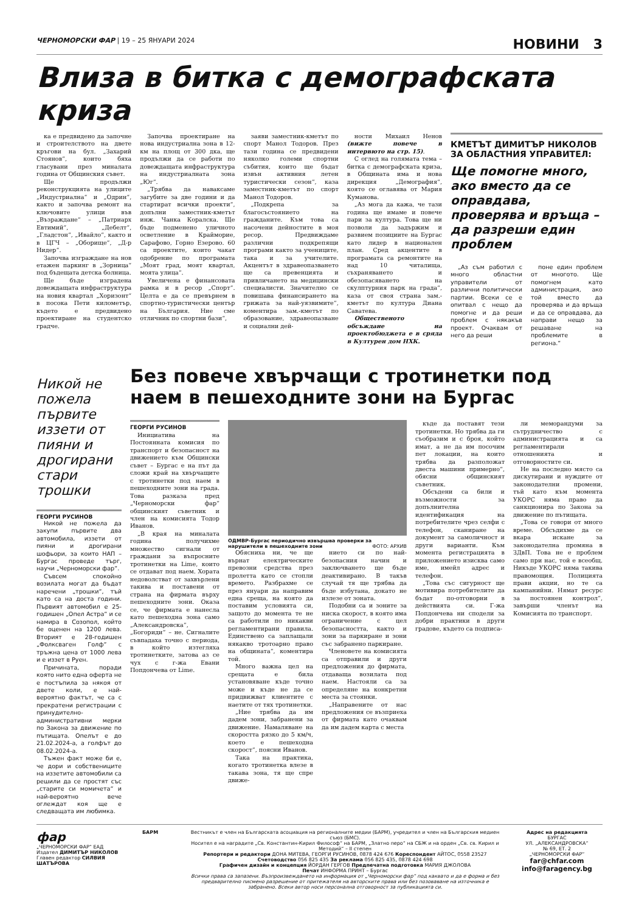ЧЕРНОМОРСКИ ФАР | 19 – 25 ЯНУАРИ 2024 НОВИНИ 3
Влиза в битка с демографската криза
ка е предвидено да започне и строителството на двете кръгови на бул. „Захарий Стоянов“, които бяха гласувани през миналата година от Общинския съвет.
Ще продължи реконструкцията на улиците „Индустриална“ и „Одрин“, както и започва ремонт на ключовите улици във „Възраждане“ – „Патриарх Евтимий“, „Дебелт“, „Гладстон“, „Ивайло“, както и в ЦГЧ – „Оборище“, „Д-р Нидер“.
Започва изграждане на нов етажен паркинг в „Зорница“ под бъдещата детска болница.
Ще бъде изградена довеждащата инфраструктура на новия квартал „Хоризонт“ в посока Пети километър, където е предвидено проектиране на студентско градче.
Започва проектиране на нова индустриална зона в 12-км на площ от 300 дка, ще продължи да се работи по довеждащата инфраструктура на индустриалната зона „Юг“.
„Трябва да наваксаме загубите за две години и да стартират всички проекти“, допълни заместник-кметът инж. Чанка Коралска. Ще бъде подменено уличното осветление в Крайморие, Сарафово, Горно Езерово. 60 са проектите, които чакат одобрение по програмата „Моят град, моят квартал, моята улица“.
Увеличена е финансовата рамка и в ресор „Спорт“. Целта е да се превърнем в спортно-туристически център на България. Ние сме отличник по спортни бази“,
заяви заместник-кметът по спорт Манол Тодоров. През тази година се предвидени няколко големи спортни събития, които ще бъдат извън активния летен туристически сезон“, каза заместник-кметът по спорт Манол Тодоров.
„Подкрепа за благосъстоянието на гражданите. Към това са насочени дейностите в моя ресор. Предвиждаме различни подкрепящи програми както за учениците, така и за учителите. Акцентът в здравеопазването ще са превенцията и привличането на медицински специалисти. Значително се повишава финансирането на грижата за най-уязвимите“, коментира зам.-кметът по образование, здравеопазване и социални дей-
ности Михаил Ненов (вижте повече в интервюто на стр. 15).
С оглед на голямата тема – битка с демографската криза, в Общината има и нова дирекция „Демография“, която се оглавява от Мария Куманова.
„Аз мога да кажа, че тази година ще имаме и повече пари за култура. Това ще ни позволи да задържим и развием позициите на Бургас като лидер в национален план. Сред акцентите в програмата са ремонтите на над 10 читалища, съхраняването и обезопасяването на скулптурния парк на града“, каза от своя страна зам.-кметът по култура Диана Саватева.
Общественото обсъждане на проектобюджета е в сряда в Културен дом НХК.
КМЕТЪТ ДИМИТЪР НИКОЛОВ
ЗА ОБЛАСТНИЯ УПРАВИТЕЛ:
Ще помогне много, ако вместо да се оправдава, проверява и връща – да разреши един проблем
„Аз съм работил с много областни управители от различни политически партии. Всеки се е опитвал с нещо да помогне и да реши проблем с някакъв проект. Очаквам от него да реши
поне един проблем от многото. Ще помогнем като администрация, ако той вместо да проверява и да връща и да се оправдава, да направи нещо за решаване на проблемите в региона.“
Никой не пожела първите иззети от пияни и дрогирани стари трошки
ГЕОРГИ РУСИНОВ
Никой не пожела да закупи първите два автомобила, иззети от пияни и дрогирани шофьори, за които НАП – Бургас проведе търг, научи „Черноморски фар“.
Съвсем спокойно возилата могат да бъдат наречени „трошки“, тъй като са на доста години. Първият автомобил е 25-годишен „Опел Астра“ и се намира в Созопол, който бе оценен на 1200 лева. Вторият е 28-годишен „Фолксваген Голф“ с тръжна цена от 1000 лева и е иззет в Руен.
Причината, поради която нито една оферта не е постъпила за някоя от двете коли, е най-вероятно фактът, че са с прекратени регистрации с принудително-административни мерки по Закона за движение по пътищата. Опелът е до 21.02.2024-а, а голфът до 08.02.2024-а.
Тъжен факт може би е, че дори и собствениците на иззетите автомобили са решили да се простят със „старите си момичета“ и най-вероятно вече оглеждат коя ще е следващата им любимка.
Без повече хвърчащи с тротинетки под наем в пешеходните зони на Бургас
ГЕОРГИ РУСИНОВ
Инициатива на Постоянната комисия по транспорт и безопасност на движението към Общински съвет – Бургас е на път да сложи край на хвърчащите с тротинетки под наем в пешеходните зони на града. Това разказа пред „Черноморски фар“ общинският съветник и член на комисията Тодор Иванов.
„В края на миналата година получихме множество сигнали от граждани за въпросните тротинетки на Lime, които се отдават под наем. Хората недоволстват от захвърлени такива и поставени от страна на фирмата върху пешеходните зони. Оказа се, че фирмата е нанесла като пешеходна зона само „Александровска“, „Богориди“ – не. Сигналите съвпадаха точно с периода, в който изтегляха тротинетките, затова аз се чух с г-жа Евани Попдончева от Lime.
ОДМВР-Бургас периодично извършва проверки за нарушители в пешеходните зони ФОТО: АРХИВ
Обясниха ни, че ще върнат електрическите превозни средства през пролетта като се стопли времето. Разбрахме се през януари да направим една среща, на която да поставим условията си, защото до момента те не са работили по никакви регламентирани правила. Единствено са заплащали някакво тротоарно право на общината“, коментира той.
Много важна цел на срещата е била установяване къде точно може и къде не да се придвижват клиентите с наетите от тях тротинетки.
„Ние трябва да им дадем зони, забранени за движение. Намаляване на скоростта рязко до 5 км/ч, което е пешеходна скорост“, поясни Иванов.
Така на практика, когато тротинетка влезе в такава зона, тя ще спре движе-
нието си по най-безопасния начин и заключването ще бъде деактивирано. В такъв случай тя ще трябва да бъде избутана, докато не излезе от зоната.
Подобни са и зоните за ниска скорост, в която има ограничение с цел безопасността, както и зони за паркиране и зони със забранено паркиране.
Членовете на комисията са отправили и други предложения до фирмата, отдаваща возилата под наем. Настояли са за определяне на конкретни места за стоянки.
„Направените от нас предложения се възприеха от фирмата като очаквам да им дадем карта с места
къде да поставят тези тротинетки. Но трябва да ги съобразим и с броя, който имат, а не да им посочим пет локации, на които трябва да разположат двеста машини примерно“, обясни общинският съветник.
Обсъдени са били и възможности за допълнителна идентификация на потребителите чрез селфи с телефон, сканиране на документ за самоличност и други варианти. Към момента регистрацията в приложението изисква само име, имейл адрес и телефон.
„Това със сигурност ще мотивира потребителите да бъдат по-отговорни в действията си. Г-жа Попдончева ни сподели за добри практики в други градове, където са подписа-
ли меморандуми за сътрудничество с администрацията и са регламентирали отношенията и отговорностите си.
Не на последно място са дискутирани и нуждите от законодателни промени, тъй като към момента УКОРС няма право да санкционира по Закона за движение по пътищата.
„Това се говори от много време. Обсъдихме да се вкара искане за законодателна промяна в ЗДвП. Това не е проблем само при нас, той е всеобщ. Никъде УКОРС няма такива правомощия. Полицията прави акции, но те са кампанийни. Нямат ресурс за постоянен контрол“, завърши членът на Комисията по транспорт.
фар
„ЧЕРНОМОРСКИ ФАР“ ЕАД
Издател ДИМИТЪР НИКОЛОВ
Главен редактор СИЛВИЯ ШАТЪРОВА
БАРМ Вестникът е член на Българската асоциация на регионалните медии (БАРМ), учредител и член на Българския медиен съюз (БМС).
Носител е на наградите „Св. Константин-Кирил Философ“ на БАРМ, „Златно перо“ на СБЖ и на орден „Св. св. Кирил и Методий“ – II степен
Репортери и редактори ДОНА МИТЕВА, ГЕОРГИ РУСИНОВ, 0878 424 676 Кореспондент АЙТОС, 0558 23527
Счетоводство 056 825 435 За реклама 056 825 435, 0878 424 698
Графичен дизайн и концепция ЙОРДАН ГЕРГОВ Предпечатна подготовка МАРИЯ ДЖОЛОВА
Печат ИНФОРМА ПРИНТ – Бургас
Всички права са запазени. Възпроизвеждането на информация от „Черноморски фар“ под каквато и да е форма и без предварително писмено разрешение от притежателя на авторските права или без позоваване на източника е забранено. Всеки автор носи персонална отговорност за публикацията си.
Адрес на редакцията
БУРГАС
УЛ. „АЛЕКСАНДРОВСКА“
№ 69, ЕТ. 2
„ЧЕРНОМОРСКИ ФАР“
far@chfar.com
info@faragency.bg